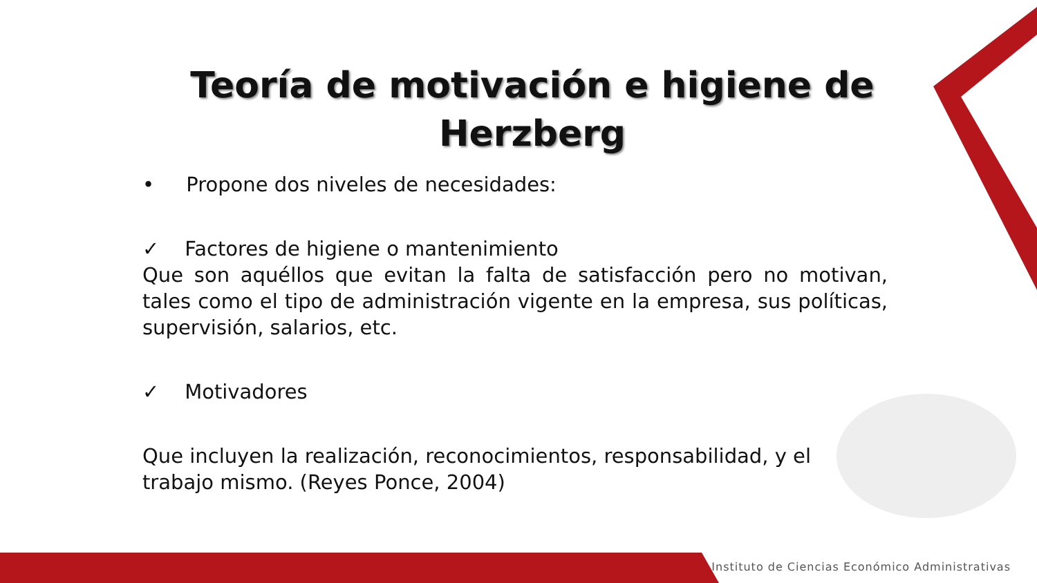Teoría de motivación e higiene de
Herzberg
• Propone dos niveles de necesidades:
✓ Factores de higiene o mantenimiento
Que son aquéllos que evitan la falta de satisfacción pero no motivan, tales como el tipo de administración vigente en la empresa, sus políticas, supervisión, salarios, etc.
✓ Motivadores
Que incluyen la realización, reconocimientos, responsabilidad, y el trabajo mismo. (Reyes Ponce, 2004)
Instituto de Ciencias Económico Administrativas